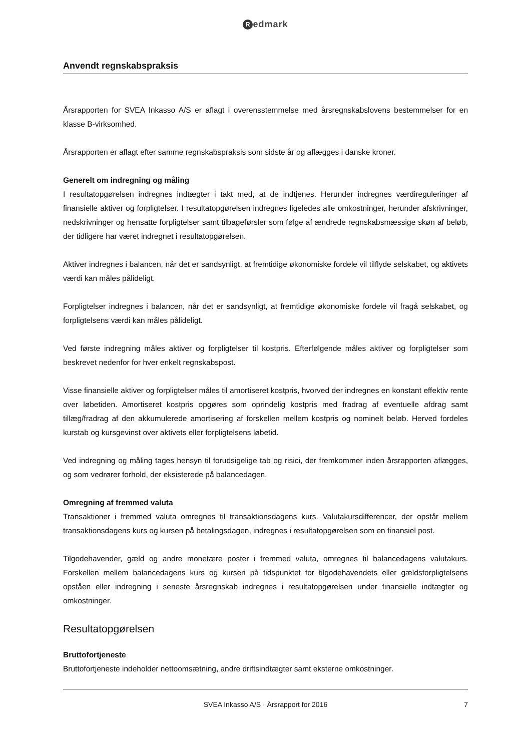Redmark
Anvendt regnskabspraksis
Årsrapporten for SVEA Inkasso A/S er aflagt i overensstemmelse med årsregnskabslovens bestemmelser for en klasse B-virksomhed.
Årsrapporten er aflagt efter samme regnskabspraksis som sidste år og aflægges i danske kroner.
Generelt om indregning og måling
I resultatopgørelsen indregnes indtægter i takt med, at de indtjenes. Herunder indregnes værdireguleringer af finansielle aktiver og forpligtelser. I resultatopgørelsen indregnes ligeledes alle omkostninger, herunder afskrivninger, nedskrivninger og hensatte forpligtelser samt tilbageførsler som følge af ændrede regnskabsmæssige skøn af beløb, der tidligere har været indregnet i resultatopgørelsen.
Aktiver indregnes i balancen, når det er sandsynligt, at fremtidige økonomiske fordele vil tilflyde selskabet, og aktivets værdi kan måles pålideligt.
Forpligtelser indregnes i balancen, når det er sandsynligt, at fremtidige økonomiske fordele vil fragå selskabet, og forpligtelsens værdi kan måles pålideligt.
Ved første indregning måles aktiver og forpligtelser til kostpris. Efterfølgende måles aktiver og forpligtelser som beskrevet nedenfor for hver enkelt regnskabspost.
Visse finansielle aktiver og forpligtelser måles til amortiseret kostpris, hvorved der indregnes en konstant effektiv rente over løbetiden. Amortiseret kostpris opgøres som oprindelig kostpris med fradrag af eventuelle afdrag samt tillæg/fradrag af den akkumulerede amortisering af forskellen mellem kostpris og nominelt beløb. Herved fordeles kurstab og kursgevinst over aktivets eller forpligtelsens løbetid.
Ved indregning og måling tages hensyn til forudsigelige tab og risici, der fremkommer inden årsrapporten aflægges, og som vedrører forhold, der eksisterede på balancedagen.
Omregning af fremmed valuta
Transaktioner i fremmed valuta omregnes til transaktionsdagens kurs. Valutakursdifferencer, der opstår mellem transaktionsdagens kurs og kursen på betalingsdagen, indregnes i resultatopgørelsen som en finansiel post.
Tilgodehavender, gæld og andre monetære poster i fremmed valuta, omregnes til balancedagens valutakurs. Forskellen mellem balancedagens kurs og kursen på tidspunktet for tilgodehavendets eller gældsforpligtelsens opståen eller indregning i seneste årsregnskab indregnes i resultatopgørelsen under finansielle indtægter og omkostninger.
Resultatopgørelsen
Bruttofortjeneste
Bruttofortjeneste indeholder nettoomsætning, andre driftsindtægter samt eksterne omkostninger.
SVEA Inkasso A/S · Årsrapport for 2016 7